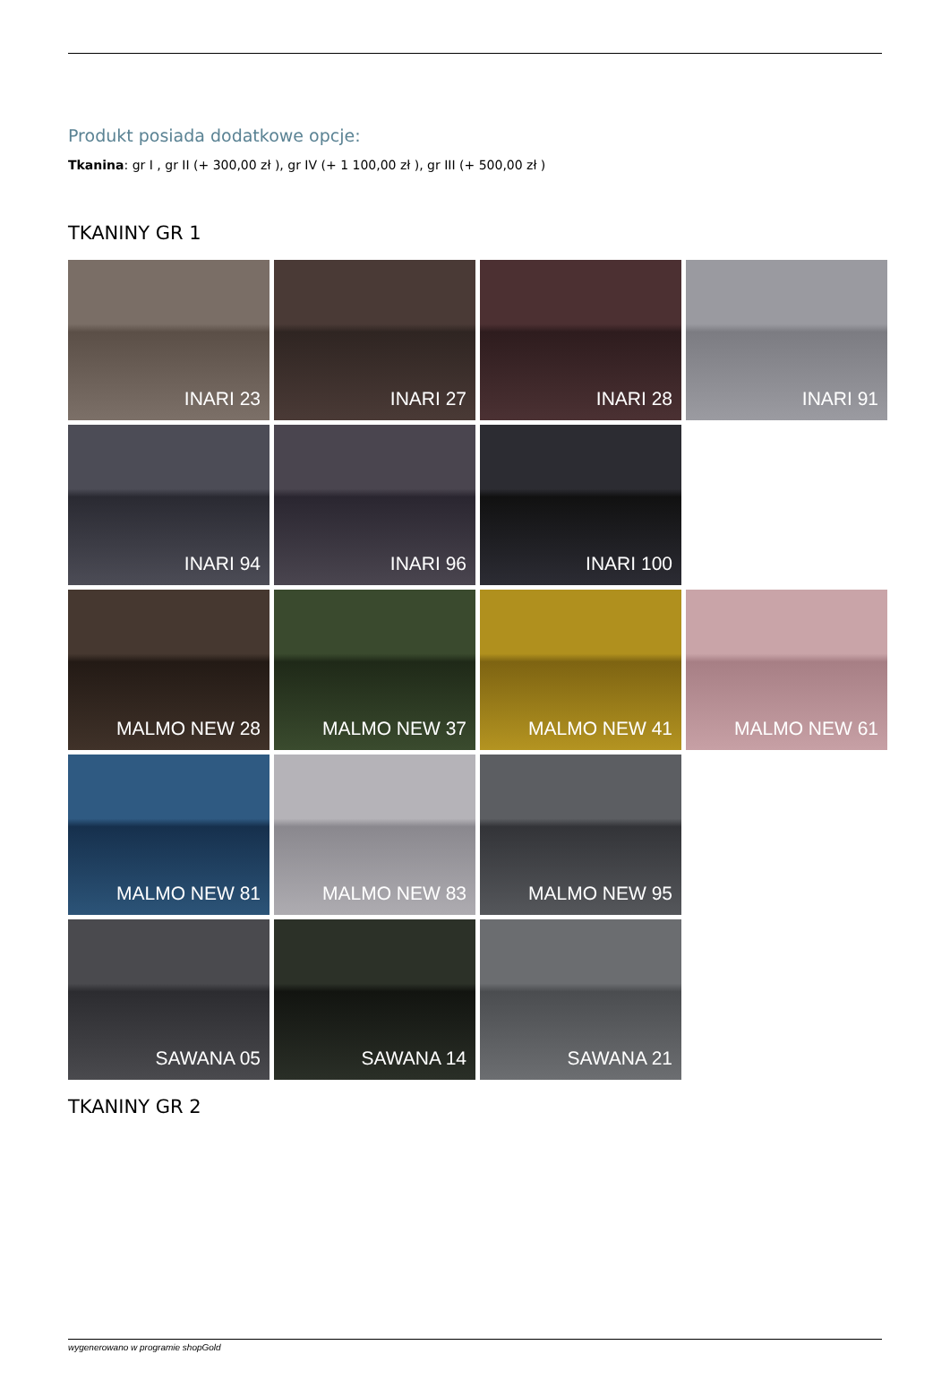Produkt posiada dodatkowe opcje:
Tkanina: gr I , gr II (+ 300,00 zł ), gr IV (+ 1 100,00 zł ), gr III (+ 500,00 zł )
TKANINY GR 1
INARI 23
INARI 27
INARI 28
INARI 91
INARI 94
INARI 96
INARI 100
MALMO NEW 28
MALMO NEW 37
MALMO NEW 41
MALMO NEW 61
MALMO NEW 81
MALMO NEW 83
MALMO NEW 95
SAWANA 05
SAWANA 14
SAWANA 21
TKANINY GR 2
wygenerowano w programie shopGold